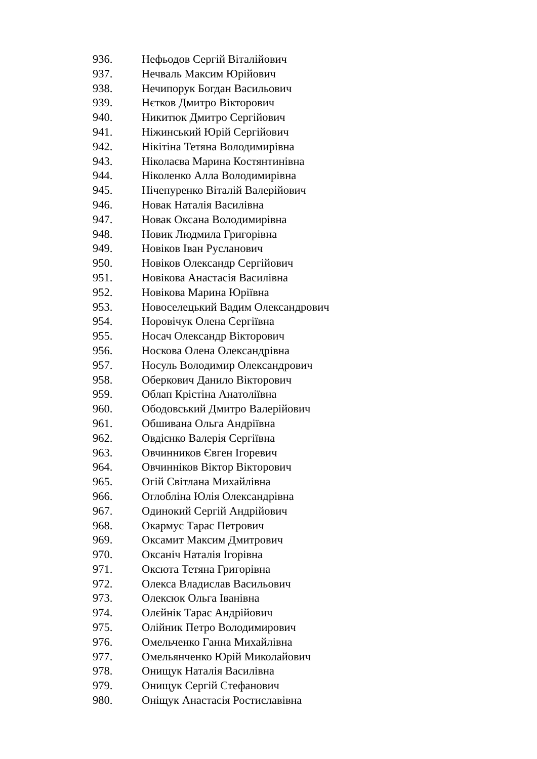936. Нефьодов Сергій Віталійович
937. Нечваль Максим Юрійович
938. Нечипорук Богдан Васильович
939. Нєтков Дмитро Вікторович
940. Никитюк Дмитро Сергійович
941. Ніжинський Юрій Сергійович
942. Нікітіна Тетяна Володимирівна
943. Ніколаєва Марина Костянтинівна
944. Ніколенко Алла Володимирівна
945. Нічепуренко Віталій Валерійович
946. Новак Наталія Василівна
947. Новак Оксана Володимирівна
948. Новик Людмила Григорівна
949. Новіков Іван Русланович
950. Новіков Олександр Сергійович
951. Новікова Анастасія Василівна
952. Новікова Марина Юріївна
953. Новоселецький Вадим Олександрович
954. Норовічук Олена Сергіївна
955. Носач Олександр Вікторович
956. Носкова Олена Олександрівна
957. Носуль Володимир Олександрович
958. Оберкович Данило Вікторович
959. Облап Крістіна Анатоліївна
960. Ободовський Дмитро Валерійович
961. Обшивана Ольга Андріївна
962. Овдієнко Валерія Сергіївна
963. Овчинников Євген Ігоревич
964. Овчинніков Віктор Вікторович
965. Огій Світлана Михайлівна
966. Оглобліна Юлія Олександрівна
967. Одинокий Сергій Андрійович
968. Окармус Тарас Петрович
969. Оксамит Максим Дмитрович
970. Оксаніч Наталія Ігорівна
971. Оксюта Тетяна Григорівна
972. Олекса Владислав Васильович
973. Олексюк Ольга Іванівна
974. Олєйнік Тарас Андрійович
975. Олійник Петро Володимирович
976. Омельченко Ганна Михайлівна
977. Омельянченко Юрій Миколайович
978. Онищук Наталія Василівна
979. Онищук Сергій Стефанович
980. Оніщук Анастасія Ростиславівна